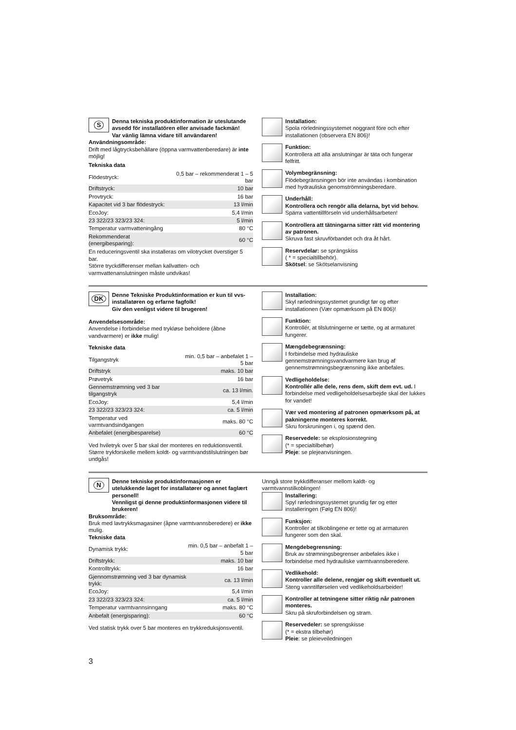S
Denna tekniska produktinformation är uteslutande avsedd för installatören eller anvisade fackmän!
Var vänlig lämna vidare till användaren!
Användningsområde:
Drift med lågtrycksbehållare (öppna varmvattenberedare) är inte möjlig!
Tekniska data
| Flödestryck: | 0,5 bar – rekommenderat 1 – 5 bar |
| Driftstryck: | 10 bar |
| Provtryck: | 16 bar |
| Kapacitet vid 3 bar flödestryck: | 13 l/min |
| EcoJoy: | 5,4 l/min |
| 23 322/23 323/23 324: | 5 l/min |
| Temperatur varmvatteningång | 80 °C |
| Rekommenderat (energibesparing): | 60 °C |
En reduceringsventil ska installeras om vilotrycket överstiger 5 bar.
Större tryckdifferenser mellan kallvatten- och varmvattenanslutningen måste undvikas!
Installation:
Spola rörledningssystemet noggrant före och efter installationen (observera EN 806)!
Funktion:
Kontrollera att alla anslutningar är täta och fungerar felfritt.
Volymbegränsning:
Flödebegränsningen bör inte användas i kombination med hydrauliska genomströmningsberedare.
Underhåll:
Kontrollera och rengör alla delarna, byt vid behov. Spärra vattentillförseln vid underhållsarbeten!
Kontrollera att tätningarna sitter rätt vid montering av patronen.
Skruva fast skruvförbandet och dra åt hårt.
Reservdelar: se sprängskiss
( * = specialtillbehör).
Skötsel: se Skötselanvisning
DK
Denne Tekniske Produktinformation er kun til vvs-installatøren og erfarne fagfolk!
Giv den venligst videre til brugeren!
Anvendelsesområde:
Anvendelse i forbindelse med trykløse beholdere (åbne vandvarmere) er ikke mulig!
Tekniske data
| Tilgangstryk | min. 0,5 bar – anbefalet 1 – 5 bar |
| Driftstryk | maks. 10 bar |
| Prøvetryk | 16 bar |
| Gennemstrømning ved 3 bar tilgangstryk | ca. 13 l/min. |
| EcoJoy: | 5,4 l/min |
| 23 322/23 323/23 324: | ca. 5 l/min |
| Temperatur ved varmtvandsindgangen | maks. 80 °C |
| Anbefalet (energibesparelse) | 60 °C |
Ved hviletryk over 5 bar skal der monteres en reduktionsventil. Større trykforskelle mellem koldt- og varmtvandstilslutningen bør undgås!
Installation:
Skyl rørledningssystemet grundigt før og efter installationen (Vær opmærksom på EN 806)!
Funktion:
Kontrollér, at tilslutningerne er tætte, og at armaturet fungerer.
Mængdebegrænsning:
I forbindelse med hydrauliske gennemstrømningsvandvarmere kan brug af gennemstrømningsbegrænsning ikke anbefales.
Vedligeholdelse:
Kontrollér alle dele, rens dem, skift dem evt. ud. I forbindelse med vedligeholdelsesarbejde skal der lukkes for vandet!
Vær ved montering af patronen opmærksom på, at pakningerne monteres korrekt.
Skru forskruningen i, og spænd den.
Reservedele: se eksplosionstegning
(* = specialtilbehør)
Pleje: se plejeanvisningen.
N
Denne tekniske produktinformasjonen er utelukkende laget for installatører og annet faglært personell!
Vennligst gi denne produktinformasjonen videre til brukeren!
Bruksområde:
Bruk med lavtrykksmagasiner (åpne varmtvannsberedere) er ikke mulig.
Tekniske data
| Dynamisk trykk: | min. 0,5 bar – anbefalt 1 – 5 bar |
| Driftstrykk: | maks. 10 bar |
| Kontrolltrykk: | 16 bar |
| Gjennomstrømning ved 3 bar dynamisk trykk: | ca. 13 l/min |
| EcoJoy: | 5,4 l/min |
| 23 322/23 323/23 324: | ca. 5 l/min |
| Temperatur varmtvannsinngang | maks. 80 °C |
| Anbefalt (energisparing): | 60 °C |
Ved statisk trykk over 5 bar monteres en trykkreduksjonsventil.
Unngå store trykkdifferanser mellom kaldt- og varmtvannstilkoblingen!
Installering:
Spyl rørledningssystemet grundig før og etter installeringen (Følg EN 806)!
Funksjon:
Kontroller at tilkoblingene er tette og at armaturen fungerer som den skal.
Mengdebegrensning:
Bruk av strømningsbegrenser anbefales ikke i forbindelse med hydrauliske varmtvannsberedere.
Vedlikehold:
Kontroller alle delene, rengjør og skift eventuelt ut.
Steng vanntilførselen ved vedlikeholdsarbeider!
Kontroller at tetningene sitter riktig når patronen monteres.
Skru på skruforbindelsen og stram.
Reservedeler: se sprengskisse
(* = ekstra tilbehør)
Pleie: se pleieveiledningen
3